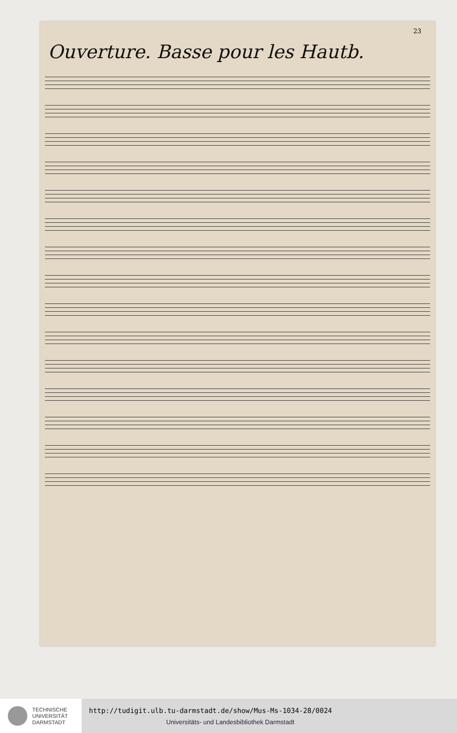23
Ouverture. Basse pour les Hautb.
TECHNISCHE
UNIVERSITÄT
DARMSTADT
http://tudigit.ulb.tu-darmstadt.de/show/Mus-Ms-1034-28/0024
Universitäts- und Landesbibliothek Darmstadt